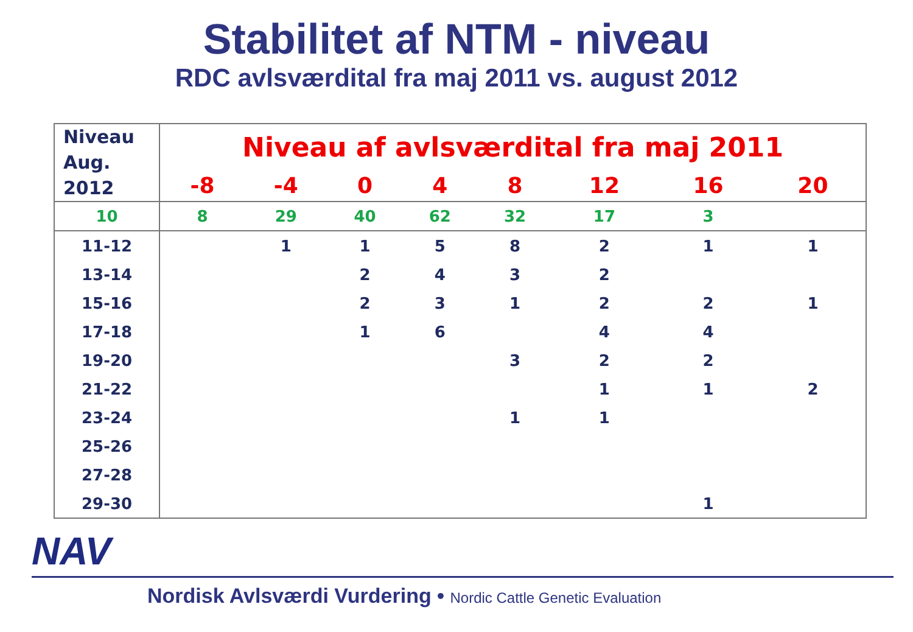Stabilitet af NTM - niveau
RDC avlsværdital fra maj 2011 vs. august 2012
| Niveau Aug. 2012 | Niveau af avlsværdital fra maj 2011 | | | | | | | |
| --- | --- | --- | --- | --- | --- | --- | --- | --- |
| | -8 | -4 | 0 | 4 | 8 | 12 | 16 | 20 |
| 10 | 8 | 29 | 40 | 62 | 32 | 17 | 3 | |
| 11-12 | | 1 | 1 | 5 | 8 | 2 | 1 | 1 |
| 13-14 | | | 2 | 4 | 3 | 2 | | |
| 15-16 | | | 2 | 3 | 1 | 2 | 2 | 1 |
| 17-18 | | | 1 | 6 | | 4 | 4 | |
| 19-20 | | | | | 3 | 2 | 2 | |
| 21-22 | | | | | | 1 | 1 | 2 |
| 23-24 | | | | | 1 | 1 | | |
| 25-26 | | | | | | | | |
| 27-28 | | | | | | | | |
| 29-30 | | | | | | | 1 | |
NAV
Nordisk Avlsværdi Vurdering • Nordic Cattle Genetic Evaluation